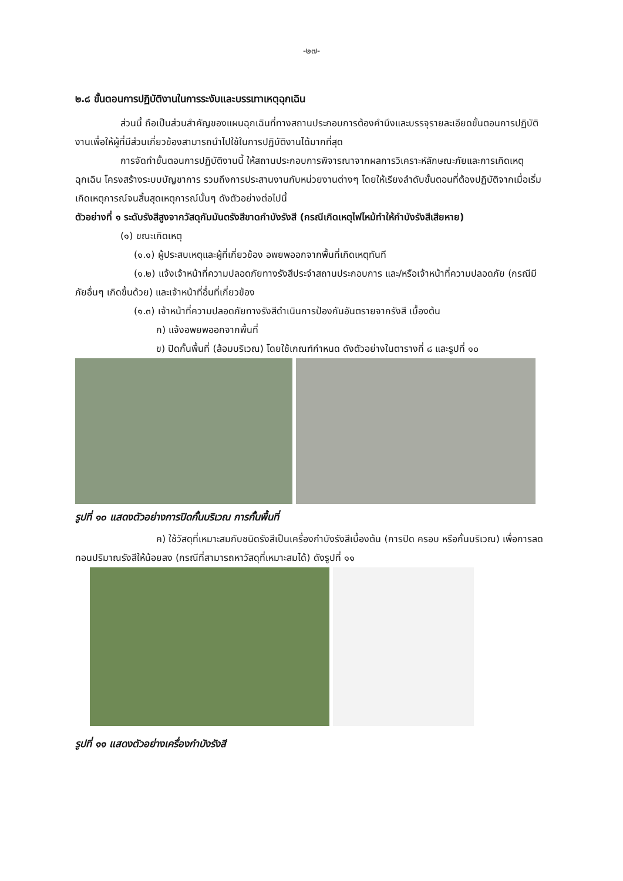-๒๗-
๒.๘ ขั้นตอนการปฏิบัติงานในการระงับและบรรเทาเหตุฉุกเฉิน
ส่วนนี้ ถือเป็นส่วนสำคัญของแผนฉุกเฉินที่ทางสถานประกอบการต้องคำนึงและบรรจุรายละเอียดขั้นตอนการปฏิบัติงานเพื่อให้ผู้ที่มีส่วนเกี่ยวข้องสามารถนำไปใช้ในการปฏิบัติงานได้มากที่สุด
การจัดทำขั้นตอนการปฏิบัติงานนี้ ให้สถานประกอบการพิจารณาจากผลการวิเคราะห์ลักษณะภัยและการเกิดเหตุฉุกเฉิน โครงสร้างระบบบัญชาการ รวมถึงการประสานงานกับหน่วยงานต่างๆ โดยให้เรียงลำดับขั้นตอนที่ต้องปฏิบัติจากเมื่อเริ่มเกิดเหตุการณ์จนสิ้นสุดเหตุการณ์นั้นๆ ดังตัวอย่างต่อไปนี้
ตัวอย่างที่ ๑ ระดับรังสีสูงจากวัสดุกัมมันตรังสีขาดกำบังรังสี (กรณีเกิดเหตุไฟไหม้ทำให้กำบังรังสีเสียหาย)
(๑) ขณะเกิดเหตุ
(๑.๑) ผู้ประสบเหตุและผู้ที่เกี่ยวข้อง อพยพออกจากพื้นที่เกิดเหตุทันที
(๑.๒) แจ้งเจ้าหน้าที่ความปลอดภัยทางรังสีประจำสถานประกอบการ และ/หรือเจ้าหน้าที่ความปลอดภัย (กรณีมีภัยอื่นๆ เกิดขึ้นด้วย) และเจ้าหน้าที่อื่นที่เกี่ยวข้อง
(๑.๓) เจ้าหน้าที่ความปลอดภัยทางรังสีดำเนินการป้องกันอันตรายจากรังสี เบื้องต้น
ก) แจ้งอพยพออกจากพื้นที่
ข) ปิดกั้นพื้นที่ (ล้อมบริเวณ) โดยใช้เกณฑ์กำหนด ดังตัวอย่างในตารางที่ ๘ และรูปที่ ๑๐
รูปที่ ๑๐ แสดงตัวอย่างการปิดกั้นบริเวณ การกั้นพื้นที่
ค) ใช้วัสดุที่เหมาะสมกับชนิดรังสีเป็นเครื่องกำบังรังสีเบื้องต้น (การปิด ครอบ หรือกั้นบริเวณ) เพื่อการลดทอนปริมาณรังสีให้น้อยลง (กรณีที่สามารถหาวัสดุที่เหมาะสมได้) ดังรูปที่ ๑๑
รูปที่ ๑๑ แสดงตัวอย่างเครื่องกำบังรังสี